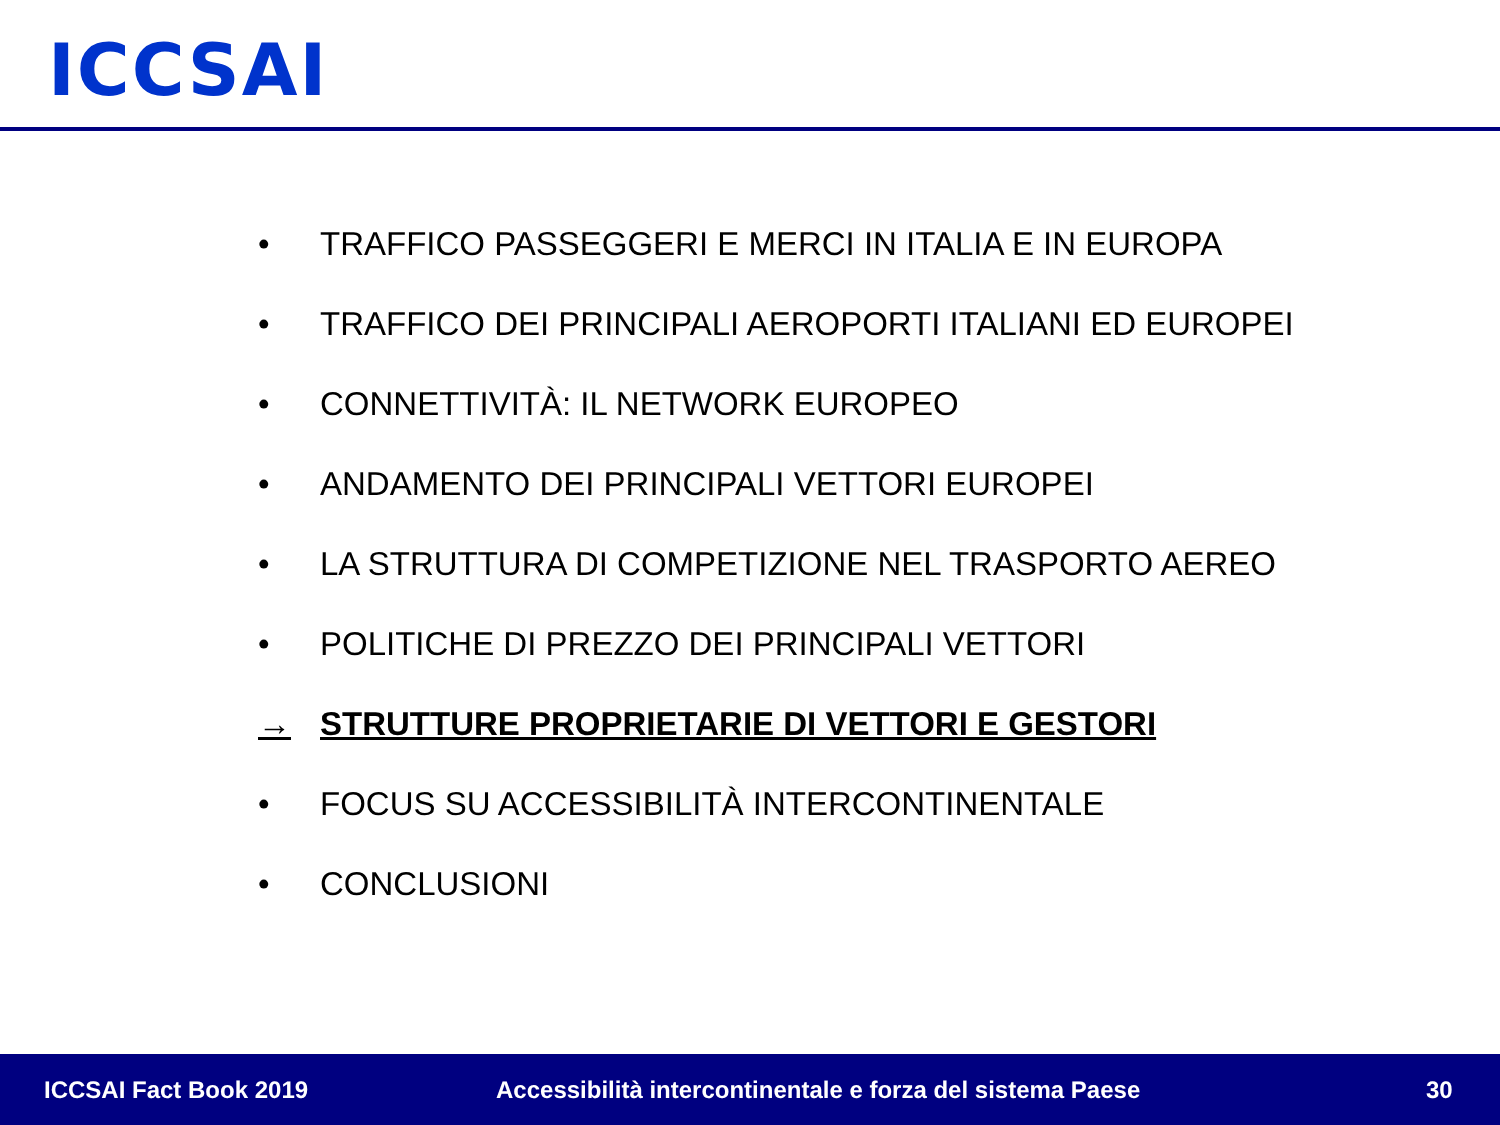ICCSAI
• TRAFFICO PASSEGGERI E MERCI IN ITALIA E IN EUROPA
• TRAFFICO DEI PRINCIPALI AEROPORTI ITALIANI ED EUROPEI
• CONNETTIVITÀ: IL NETWORK EUROPEO
• ANDAMENTO DEI PRINCIPALI VETTORI EUROPEI
• LA STRUTTURA DI COMPETIZIONE NEL TRASPORTO AEREO
• POLITICHE DI PREZZO DEI PRINCIPALI VETTORI
→ STRUTTURE PROPRIETARIE DI VETTORI E GESTORI
• FOCUS SU ACCESSIBILITÀ INTERCONTINENTALE
• CONCLUSIONI
ICCSAI Fact Book 2019 Accessibilità intercontinentale e forza del sistema Paese 30